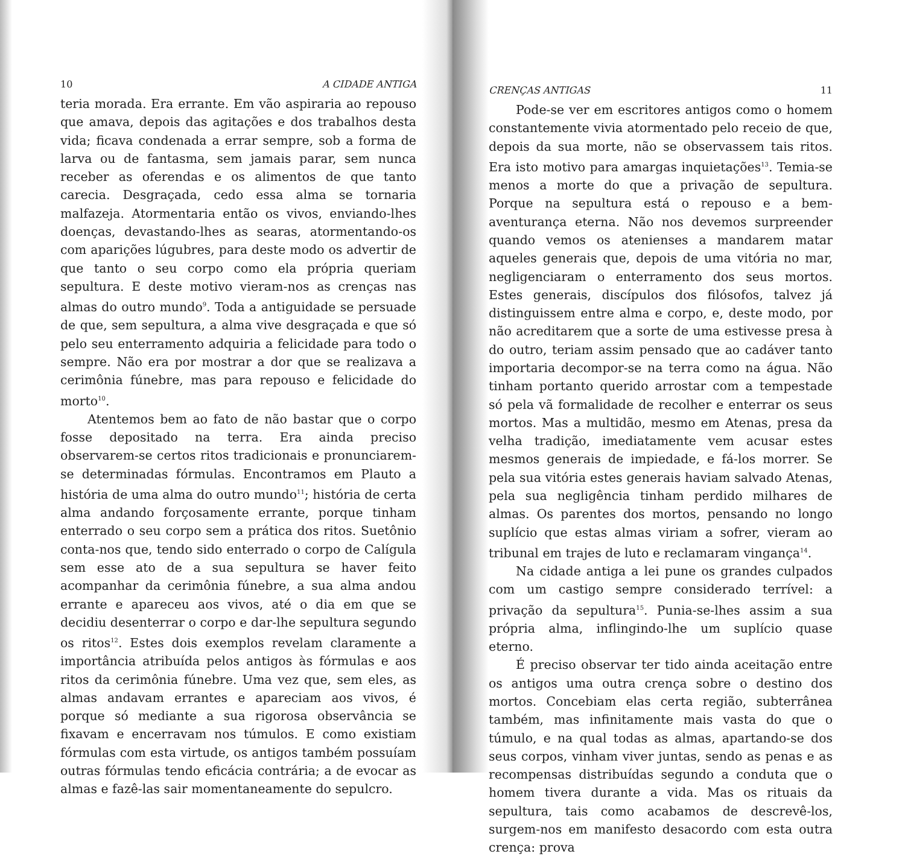10 A CIDADE ANTIGA
teria morada. Era errante. Em vão aspiraria ao repouso que amava, depois das agitações e dos trabalhos desta vida; ficava condenada a errar sempre, sob a forma de larva ou de fantasma, sem jamais parar, sem nunca receber as oferendas e os alimentos de que tanto carecia. Desgraçada, cedo essa alma se tornaria malfazeja. Atormentaria então os vivos, enviando-lhes doenças, devastando-lhes as searas, atormentando-os com aparições lúgubres, para deste modo os advertir de que tanto o seu corpo como ela própria queriam sepultura. E deste motivo vieram-nos as crenças nas almas do outro mundo<sup>9</sup>. Toda a antiguidade se persuade de que, sem sepultura, a alma vive desgraçada e que só pelo seu enterramento adquiria a felicidade para todo o sempre. Não era por mostrar a dor que se realizava a cerimônia fúnebre, mas para repouso e felicidade do morto<sup>10</sup>.
Atentemos bem ao fato de não bastar que o corpo fosse depositado na terra. Era ainda preciso observarem-se certos ritos tradicionais e pronunciarem-se determinadas fórmulas. Encontramos em Plauto a história de uma alma do outro mundo<sup>11</sup>; história de certa alma andando forçosamente errante, porque tinham enterrado o seu corpo sem a prática dos ritos. Suetônio conta-nos que, tendo sido enterrado o corpo de Calígula sem esse ato de a sua sepultura se haver feito acompanhar da cerimônia fúnebre, a sua alma andou errante e apareceu aos vivos, até o dia em que se decidiu desenterrar o corpo e dar-lhe sepultura segundo os ritos<sup>12</sup>. Estes dois exemplos revelam claramente a importância atribuída pelos antigos às fórmulas e aos ritos da cerimônia fúnebre. Uma vez que, sem eles, as almas andavam errantes e apareciam aos vivos, é porque só mediante a sua rigorosa observância se fixavam e encerravam nos túmulos. E como existiam fórmulas com esta virtude, os antigos também possuíam outras fórmulas tendo eficácia contrária; a de evocar as almas e fazê-las sair momentaneamente do sepulcro.
CRENÇAS ANTIGAS 11
Pode-se ver em escritores antigos como o homem constantemente vivia atormentado pelo receio de que, depois da sua morte, não se observassem tais ritos. Era isto motivo para amargas inquietações<sup>13</sup>. Temia-se menos a morte do que a privação de sepultura. Porque na sepultura está o repouso e a bem-aventurança eterna. Não nos devemos surpreender quando vemos os atenienses a mandarem matar aqueles generais que, depois de uma vitória no mar, negligenciaram o enterramento dos seus mortos. Estes generais, discípulos dos filósofos, talvez já distinguissem entre alma e corpo, e, deste modo, por não acreditarem que a sorte de uma estivesse presa à do outro, teriam assim pensado que ao cadáver tanto importaria decompor-se na terra como na água. Não tinham portanto querido arrostar com a tempestade só pela vã formalidade de recolher e enterrar os seus mortos. Mas a multidão, mesmo em Atenas, presa da velha tradição, imediatamente vem acusar estes mesmos generais de impiedade, e fá-los morrer. Se pela sua vitória estes generais haviam salvado Atenas, pela sua negligência tinham perdido milhares de almas. Os parentes dos mortos, pensando no longo suplício que estas almas viriam a sofrer, vieram ao tribunal em trajes de luto e reclamaram vingança<sup>14</sup>.
Na cidade antiga a lei pune os grandes culpados com um castigo sempre considerado terrível: a privação da sepultura<sup>15</sup>. Punia-se-lhes assim a sua própria alma, inflingindo-lhe um suplício quase eterno.
É preciso observar ter tido ainda aceitação entre os antigos uma outra crença sobre o destino dos mortos. Concebiam elas certa região, subterrânea também, mas infinitamente mais vasta do que o túmulo, e na qual todas as almas, apartando-se dos seus corpos, vinham viver juntas, sendo as penas e as recompensas distribuídas segundo a conduta que o homem tivera durante a vida. Mas os rituais da sepultura, tais como acabamos de descrevê-los, surgem-nos em manifesto desacordo com esta outra crença: prova